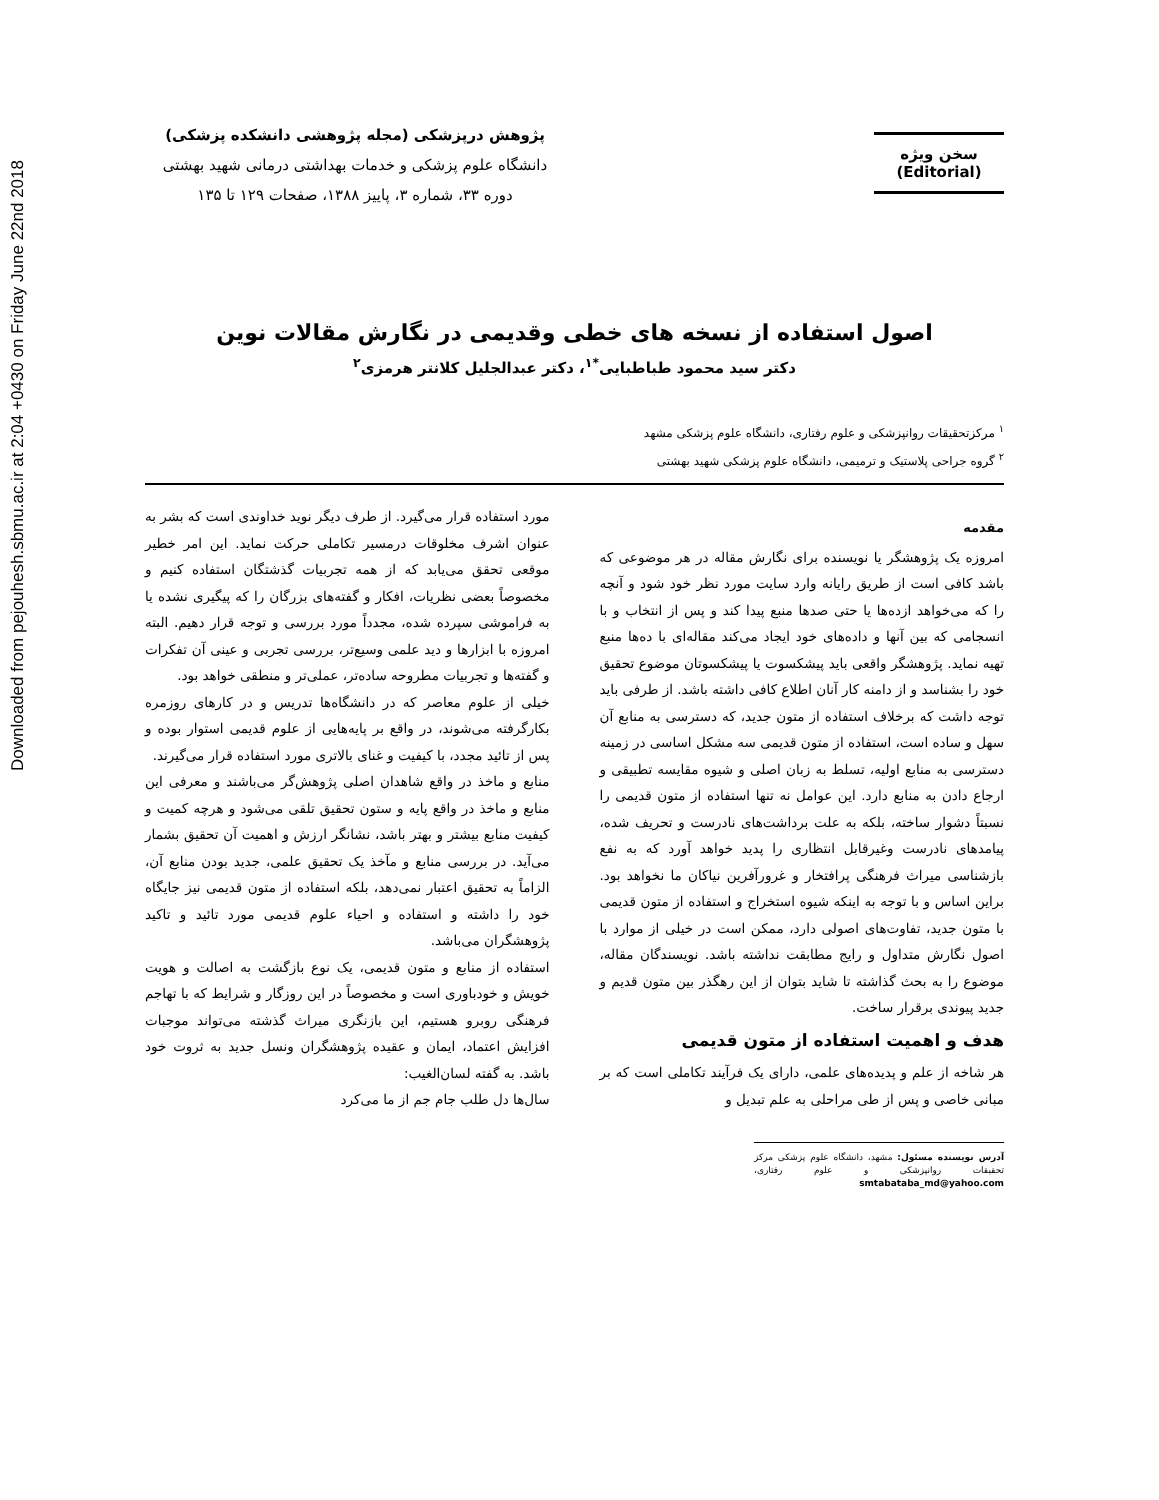Downloaded from pejouhesh.sbmu.ac.ir at 2:04 +0430 on Friday June 22nd 2018
سخن ویژه
(Editorial)
پژوهش درپزشکی (مجله پژوهشی دانشکده پزشکی)
دانشگاه علوم پزشکی و خدمات بهداشتی درمانی شهید بهشتی
دوره ۳۳، شماره ۳، پاییز ۱۳۸۸، صفحات ۱۲۹ تا ۱۳۵
اصول استفاده از نسخه های خطی وقدیمی در نگارش مقالات نوین
دکتر سید محمود طباطبایی<sup>*۱</sup>، دکتر عبدالجلیل کلانتر هرمزی<sup>۲</sup>
<sup>۱</sup> مرکزتحقیقات روانپزشکی و علوم رفتاری، دانشگاه علوم پزشکی مشهد
<sup>۲</sup> گروه جراحی پلاستیک و ترمیمی، دانشگاه علوم پزشکی شهید بهشتی
مقدمه
امروزه یک پژوهشگر یا نویسنده برای نگارش مقاله در هر موضوعی که باشد کافی است از طریق رایانه وارد سایت مورد نظر خود شود و آنچه را که می‌خواهد ازده‌ها یا حتی صدها منبع پیدا کند و پس از انتخاب و با انسجامی که بین آنها و داده‌های خود ایجاد می‌کند مقاله‌ای با ده‌ها منبع تهیه نماید. پژوهشگر واقعی باید پیشکسوت یا پیشکسوتان موضوع تحقیق خود را بشناسد و از دامنه کار آنان اطلاع کافی داشته باشد. از طرفی باید توجه داشت که برخلاف استفاده از متون جدید، که دسترسی به منابع آن سهل و ساده است، استفاده از متون قدیمی سه مشکل اساسی در زمینه دسترسی به منابع اولیه، تسلط به زبان اصلی و شیوه مقایسه تطبیقی و ارجاع دادن به منابع دارد. این عوامل نه تنها استفاده از متون قدیمی را نسبتاً دشوار ساخته، بلکه به علت برداشت‌های نادرست و تحریف شده، پیامدهای نادرست وغیرقابل انتظاری را پدید خواهد آورد که به نفع بازشناسی میراث فرهنگی پرافتخار و غرورآفرین نیاکان ما نخواهد بود. براین اساس و با توجه به اینکه شیوه استخراج و استفاده از متون قدیمی با متون جدید، تفاوت‌های اصولی دارد، ممکن است در خیلی از موارد با اصول نگارش متداول و رایج مطابقت نداشته باشد. نویسندگان مقاله، موضوع را به بحث گذاشته تا شاید بتوان از این رهگذر بین متون قدیم و جدید پیوندی برقرار ساخت.
هدف و اهمیت استفاده از متون قدیمی
هر شاخه از علم و پدیده‌های علمی، دارای یک فرآیند تکاملی است که بر مبانی خاصی و پس از طی مراحلی به علم تبدیل و
آدرس نویسنده مسئول: مشهد، دانشگاه علوم پزشکی مرکز تحقیقات روانپزشکی و علوم رفتاری، smtabataba_md@yahoo.com
مورد استفاده قرار می‌گیرد. از طرف دیگر نوید خداوندی است که بشر به عنوان اشرف مخلوقات درمسیر تکاملی حرکت نماید. این امر خطیر موقعی تحقق می‌یابد که از همه تجربیات گذشتگان استفاده کنیم و مخصوصاً بعضی نظریات، افکار و گفته‌های بزرگان را که پیگیری نشده یا به فراموشی سپرده شده، مجدداً مورد بررسی و توجه قرار دهیم. البته امروزه با ابزارها و دید علمی وسیع‌تر، بررسی تجربی و عینی آن تفکرات و گفته‌ها و تجربیات مطروحه ساده‌تر، عملی‌تر و منطقی خواهد بود.
خیلی از علوم معاصر که در دانشگاه‌ها تدریس و در کارهای روزمره بکارگرفته می‌شوند، در واقع بر پایه‌هایی از علوم قدیمی استوار بوده و پس از تائید مجدد، با کیفیت و غنای بالاتری مورد استفاده قرار می‌گیرند.
منابع و ماخذ در واقع شاهدان اصلی پژوهش‌گر می‌باشند و معرفی این منابع و ماخذ در واقع پایه و ستون تحقیق تلقی می‌شود و هرچه کمیت و کیفیت منابع بیشتر و بهتر باشد، نشانگر ارزش و اهمیت آن تحقیق بشمار می‌آید. در بررسی منابع و مآخذ یک تحقیق علمی، جدید بودن منابع آن، الزاماً به تحقیق اعتبار نمی‌دهد، بلکه استفاده از متون قدیمی نیز جایگاه خود را داشته و استفاده و احیاء علوم قدیمی مورد تائید و تاکید پژوهشگران می‌باشد.
استفاده از منابع و متون قدیمی، یک نوع بازگشت به اصالت و هویت خویش و خودباوری است و مخصوصاً در این روزگار و شرایط که با تهاجم فرهنگی روبرو هستیم، این بازنگری میراث گذشته می‌تواند موجبات افزایش اعتماد، ایمان و عقیده پژوهشگران ونسل جدید به ثروت خود باشد. به گفته لسان‌الغیب:
سال‌ها دل طلب جام جم از ما می‌کرد